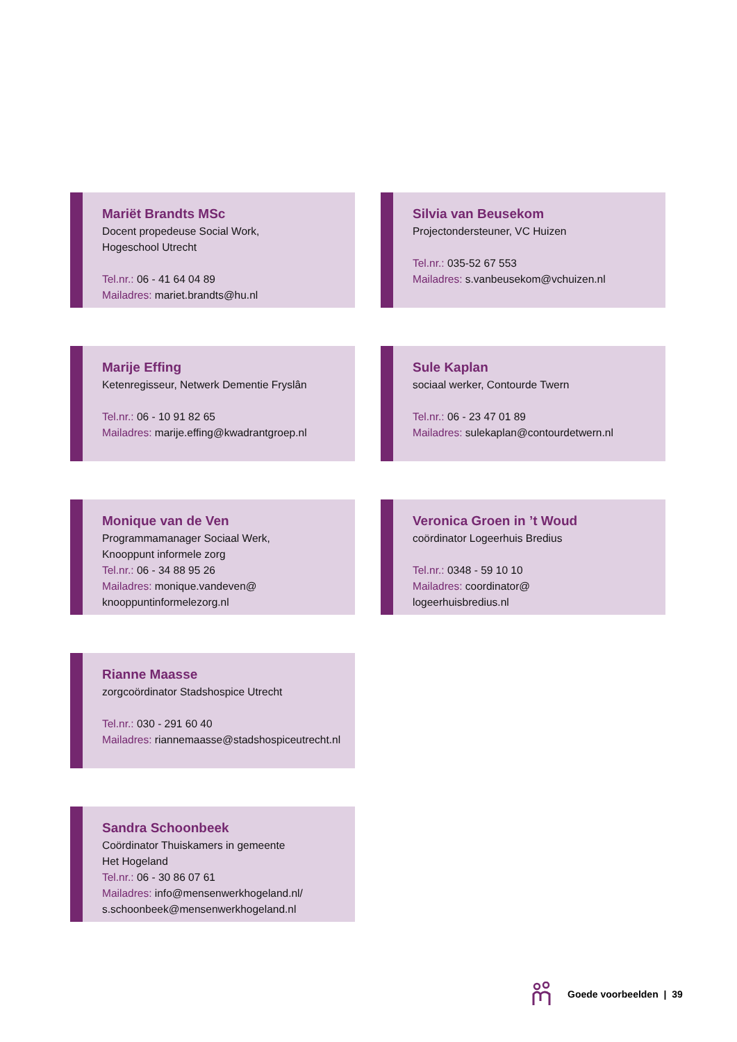Mariët Brandts MSc
Docent propedeuse Social Work,
Hogeschool Utrecht
Tel.nr.: 06 - 41 64 04 89
Mailadres: mariet.brandts@hu.nl
Silvia van Beusekom
Projectondersteuner, VC Huizen
Tel.nr.: 035-52 67 553
Mailadres: s.vanbeusekom@vchuizen.nl
Marije Effing
Ketenregisseur, Netwerk Dementie Fryslân
Tel.nr.: 06 - 10 91 82 65
Mailadres: marije.effing@kwadrantgroep.nl
Sule Kaplan
sociaal werker, Contourde Twern
Tel.nr.: 06 - 23 47 01 89
Mailadres: sulekaplan@contourdetwern.nl
Monique van de Ven
Programmamanager Sociaal Werk,
Knooppunt informele zorg
Tel.nr.: 06 - 34 88 95 26
Mailadres: monique.vandeven@
knooppuntinformelezorg.nl
Veronica Groen in ’t Woud
coördinator Logeerhuis Bredius
Tel.nr.: 0348 - 59 10 10
Mailadres: coordinator@
logeerhuisbredius.nl
Rianne Maasse
zorgcoördinator Stadshospice Utrecht
Tel.nr.: 030 - 291 60 40
Mailadres: riannemaasse@stadshospiceutrecht.nl
Sandra Schoonbeek
Coördinator Thuiskamers in gemeente
Het Hogeland
Tel.nr.: 06 - 30 86 07 61
Mailadres: info@mensenwerkhogeland.nl/
s.schoonbeek@mensenwerkhogeland.nl
Goede voorbeelden | 39